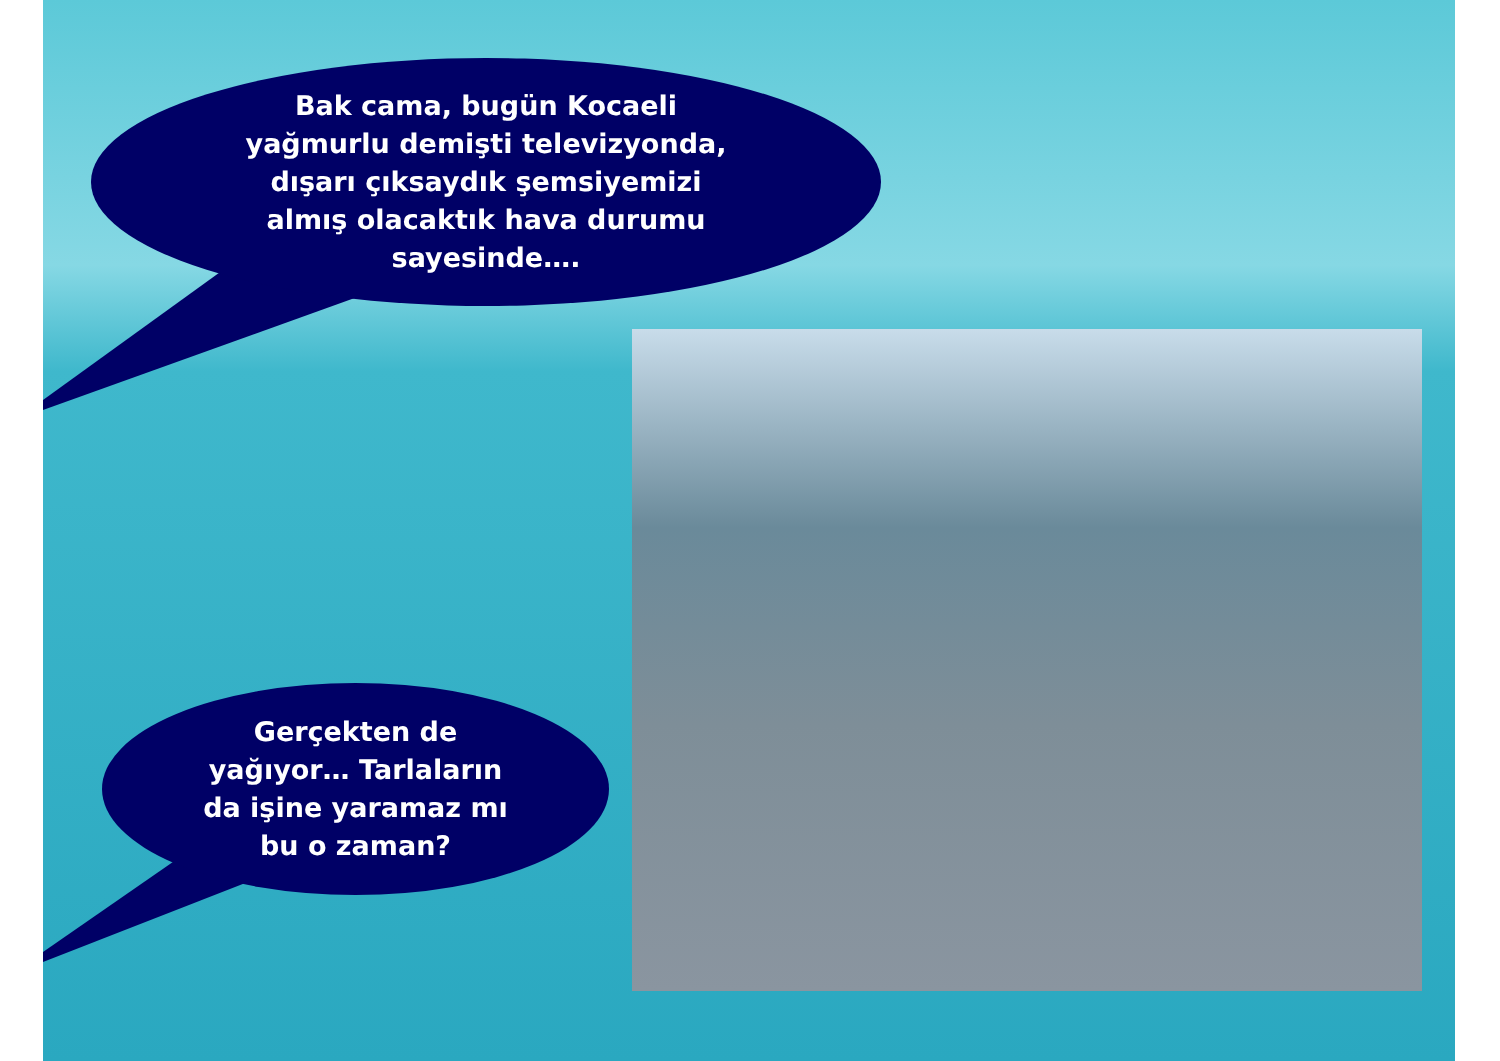Bak cama, bugün Kocaeli
yağmurlu demişti televizyonda,
dışarı çıksaydık şemsiyemizi
almış olacaktık hava durumu
sayesinde….
Gerçekten de
yağıyor… Tarlaların
da işine yaramaz mı
bu o zaman?